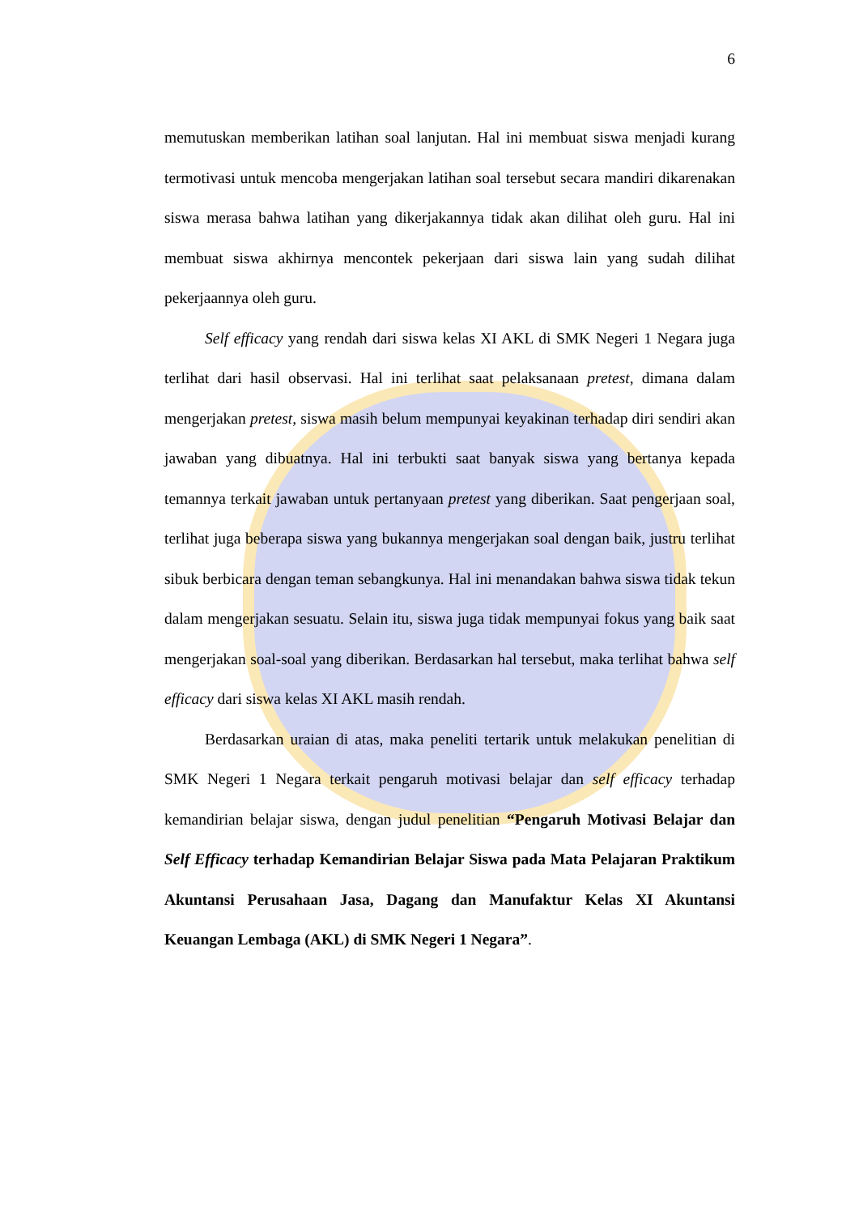6
memutuskan memberikan latihan soal lanjutan. Hal ini membuat siswa menjadi kurang termotivasi untuk mencoba mengerjakan latihan soal tersebut secara mandiri dikarenakan siswa merasa bahwa latihan yang dikerjakannya tidak akan dilihat oleh guru. Hal ini membuat siswa akhirnya mencontek pekerjaan dari siswa lain yang sudah dilihat pekerjaannya oleh guru.
Self efficacy yang rendah dari siswa kelas XI AKL di SMK Negeri 1 Negara juga terlihat dari hasil observasi. Hal ini terlihat saat pelaksanaan pretest, dimana dalam mengerjakan pretest, siswa masih belum mempunyai keyakinan terhadap diri sendiri akan jawaban yang dibuatnya. Hal ini terbukti saat banyak siswa yang bertanya kepada temannya terkait jawaban untuk pertanyaan pretest yang diberikan. Saat pengerjaan soal, terlihat juga beberapa siswa yang bukannya mengerjakan soal dengan baik, justru terlihat sibuk berbicara dengan teman sebangkunya. Hal ini menandakan bahwa siswa tidak tekun dalam mengerjakan sesuatu. Selain itu, siswa juga tidak mempunyai fokus yang baik saat mengerjakan soal-soal yang diberikan. Berdasarkan hal tersebut, maka terlihat bahwa self efficacy dari siswa kelas XI AKL masih rendah.
Berdasarkan uraian di atas, maka peneliti tertarik untuk melakukan penelitian di SMK Negeri 1 Negara terkait pengaruh motivasi belajar dan self efficacy terhadap kemandirian belajar siswa, dengan judul penelitian “Pengaruh Motivasi Belajar dan Self Efficacy terhadap Kemandirian Belajar Siswa pada Mata Pelajaran Praktikum Akuntansi Perusahaan Jasa, Dagang dan Manufaktur Kelas XI Akuntansi Keuangan Lembaga (AKL) di SMK Negeri 1 Negara”.